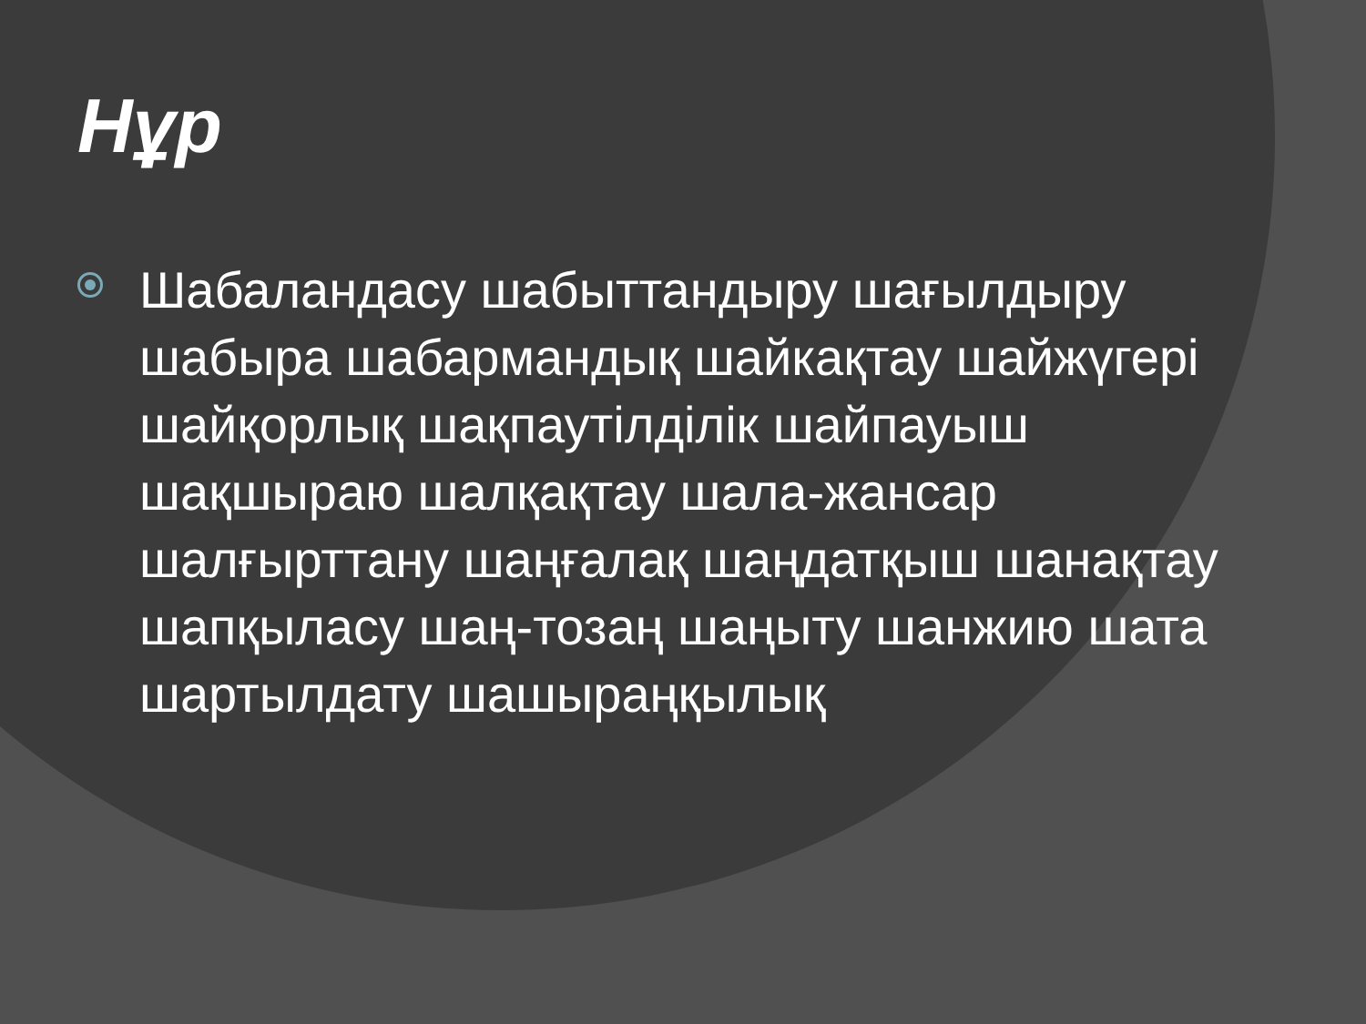Нұр
Шабаландасу шабыттандыру шағылдыру шабыра шабармандық шайкақтау шайжүгері шайқорлық шақпаутілділік шайпауыш шақшыраю шалқақтау шала-жансар шалғырттану шаңғалақ шаңдатқыш шанақтау шапқыласу шаң-тозаң шаңыту шанжию шата шартылдату шашыраңқылық